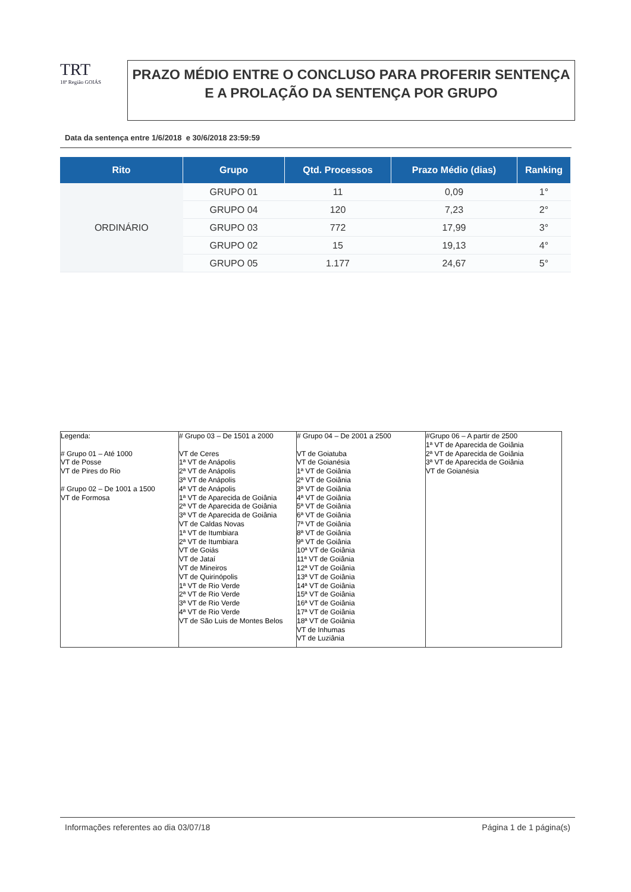TRT
18ª Região GOIÁS
PRAZO MÉDIO ENTRE O CONCLUSO PARA PROFERIR SENTENÇA E A PROLAÇÃO DA SENTENÇA POR GRUPO
Data da sentença entre 1/6/2018 e 30/6/2018 23:59:59
| Rito | Grupo | Qtd. Processos | Prazo Médio (dias) | Ranking |
| --- | --- | --- | --- | --- |
| ORDINÁRIO | GRUPO 01 | 11 | 0,09 | 1° |
| | GRUPO 04 | 120 | 7,23 | 2° |
| | GRUPO 03 | 772 | 17,99 | 3° |
| | GRUPO 02 | 15 | 19,13 | 4° |
| | GRUPO 05 | 1.177 | 24,67 | 5° |
| Legenda: # Grupo 01 – Até 1000 VT de Posse VT de Pires do Rio # Grupo 02 – De 1001 a 1500 VT de Formosa | # Grupo 03 – De 1501 a 2000 VT de Ceres 1ª VT de Anápolis 2ª VT de Anápolis 3ª VT de Anápolis 4ª VT de Anápolis 1ª VT de Aparecida de Goiânia 2ª VT de Aparecida de Goiânia 3ª VT de Aparecida de Goiânia VT de Caldas Novas 1ª VT de Itumbiara 2ª VT de Itumbiara VT de Goiás VT de Jataí VT de Mineiros VT de Quirinópolis 1ª VT de Rio Verde 2ª VT de Rio Verde 3ª VT de Rio Verde 4ª VT de Rio Verde VT de São Luis de Montes Belos | # Grupo 04 – De 2001 a 2500 VT de Goiatuba VT de Goianésia 1ª VT de Goiânia 2ª VT de Goiânia 3ª VT de Goiânia 4ª VT de Goiânia 5ª VT de Goiânia 6ª VT de Goiânia 7ª VT de Goiânia 8ª VT de Goiânia 9ª VT de Goiânia 10ª VT de Goiânia 11ª VT de Goiânia 12ª VT de Goiânia 13ª VT de Goiânia 14ª VT de Goiânia 15ª VT de Goiânia 16ª VT de Goiânia 17ª VT de Goiânia 18ª VT de Goiânia VT de Inhumas VT de Luziânia | #Grupo 06 – A partir de 2500 1ª VT de Aparecida de Goiânia 2ª VT de Aparecida de Goiânia 3ª VT de Aparecida de Goiânia VT de Goianésia |
Informações referentes ao dia 03/07/18 Página 1 de 1 página(s)